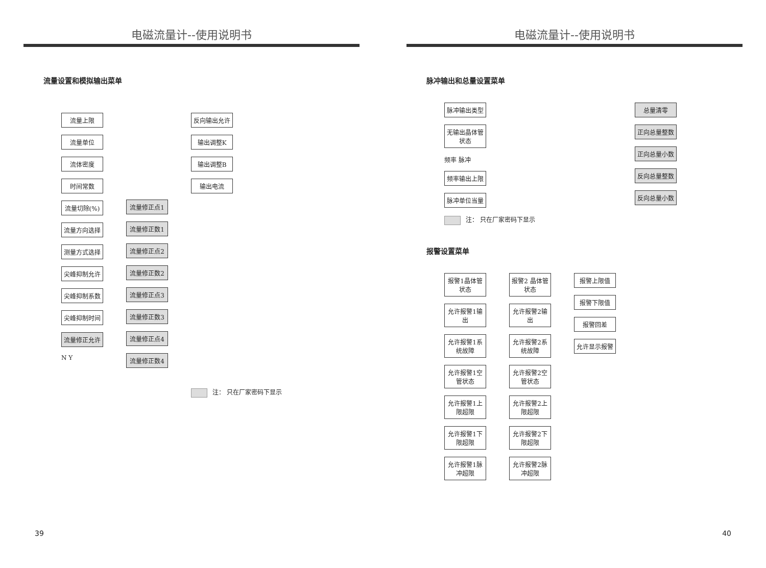电磁流量计--使用说明书
流量设置和模拟输出菜单
流量上限
流量单位
流体密度
时间常数
流量切除(%)
流量方向选择
测量方式选择
尖峰抑制允许
尖峰抑制系数
尖峰抑制时间
流量修正允许
N Y
流量修正点1
流量修正数1
流量修正点2
流量修正数2
流量修正点3
流量修正数3
流量修正点4
流量修正数4
反向输出允许
输出调整K
输出调整B
输出电流
注： 只在厂家密码下显示
39
电磁流量计--使用说明书
脉冲输出和总量设置菜单
脉冲输出类型
无输出晶体管状态
频率 脉冲
频率输出上限
脉冲单位当量
注： 只在厂家密码下显示
总量清零
正向总量整数
正向总量小数
反向总量整数
反向总量小数
报警设置菜单
报警1晶体管状态
允许报警1输出
允许报警1系统故障
允许报警1空管状态
允许报警1上限超限
允许报警1下限超限
允许报警1脉冲超限
报警2 晶体管状态
允许报警2输出
允许报警2系统故障
允许报警2空管状态
允许报警2上限超限
允许报警2下限超限
允许报警2脉冲超限
报警上限值
报警下限值
报警回差
允许显示报警
40